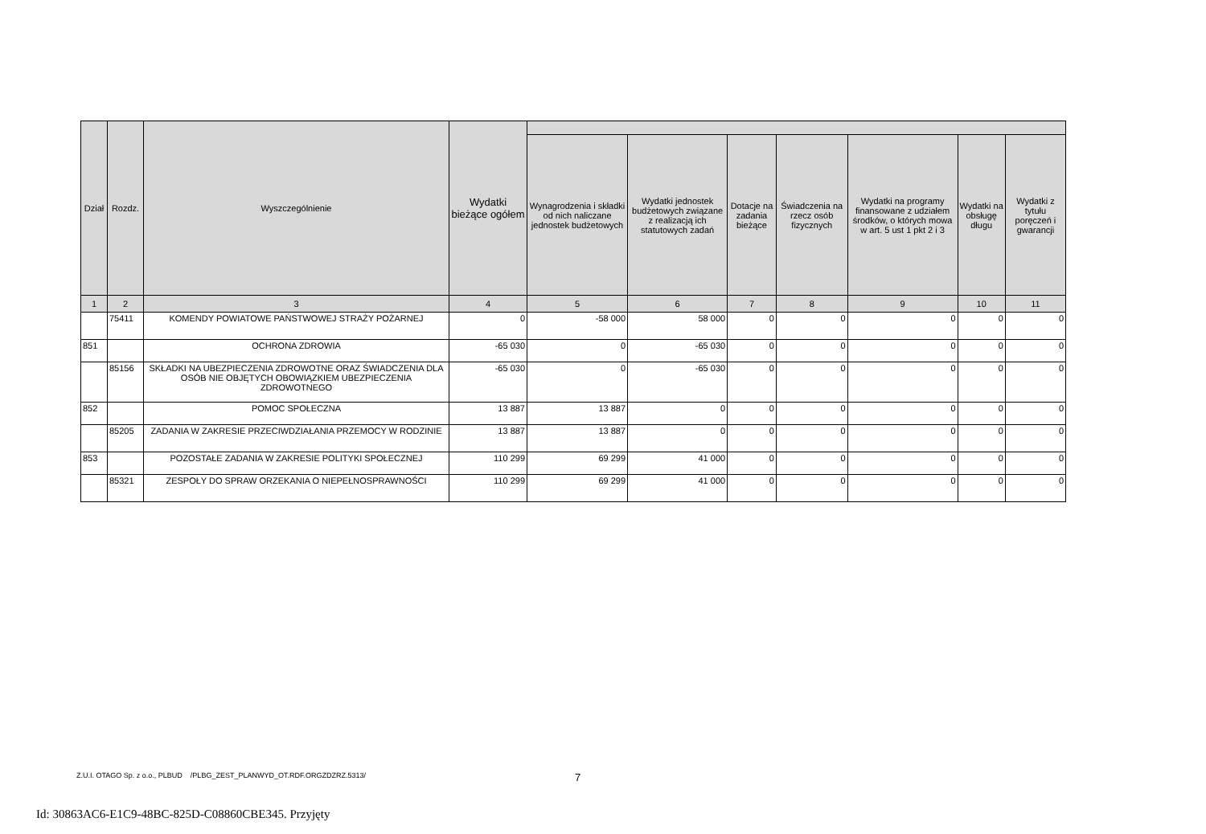| Dział | Rozdz. | Wyszczególnienie | Wydatki bieżące ogółem | | | | | | | |
| --- | --- | --- | --- | --- | --- | --- | --- | --- | --- | --- |
| | | | | Wynagrodzenia i składki od nich naliczane jednostek budżetowych | Wydatki jednostek budżetowych związane z realizacją ich statutowych zadań | Dotacje na zadania bieżące | Świadczenia na rzecz osób fizycznych | Wydatki na programy finansowane z udziałem środków, o których mowa w art. 5 ust 1 pkt 2 i 3 | Wydatki na obsługę długu | Wydatki z tytułu poręczeń i gwarancji |
| 1 | 2 | 3 | 4 | 5 | 6 | 7 | 8 | 9 | 10 | 11 |
| | 75411 | KOMENDY POWIATOWE PAŃSTWOWEJ STRAŻY POŻARNEJ | 0 | -58 000 | 58 000 | 0 | 0 | 0 | 0 | 0 |
| 851 | | OCHRONA ZDROWIA | -65 030 | 0 | -65 030 | 0 | 0 | 0 | 0 | 0 |
| | 85156 | SKŁADKI NA UBEZPIECZENIA ZDROWOTNE ORAZ ŚWIADCZENIA DLA OSÓB NIE OBJĘTYCH OBOWIĄZKIEM UBEZPIECZENIA ZDROWOTNEGO | -65 030 | 0 | -65 030 | 0 | 0 | 0 | 0 | 0 |
| 852 | | POMOC SPOŁECZNA | 13 887 | 13 887 | 0 | 0 | 0 | 0 | 0 | 0 |
| | 85205 | ZADANIA W ZAKRESIE PRZECIWDZIAŁANIA PRZEMOCY W RODZINIE | 13 887 | 13 887 | 0 | 0 | 0 | 0 | 0 | 0 |
| 853 | | POZOSTAŁE ZADANIA W ZAKRESIE POLITYKI SPOŁECZNEJ | 110 299 | 69 299 | 41 000 | 0 | 0 | 0 | 0 | 0 |
| | 85321 | ZESPOŁY DO SPRAW ORZEKANIA O NIEPEŁNOSPRAWNOŚCI | 110 299 | 69 299 | 41 000 | 0 | 0 | 0 | 0 | 0 |
Z.U.I. OTAGO Sp. z o.o., PLBUD /PLBG_ZEST_PLANWYD_OT.RDF.ORGZDZRZ.5313/
7
Id: 30863AC6-E1C9-48BC-825D-C08860CBE345. Przyjęty